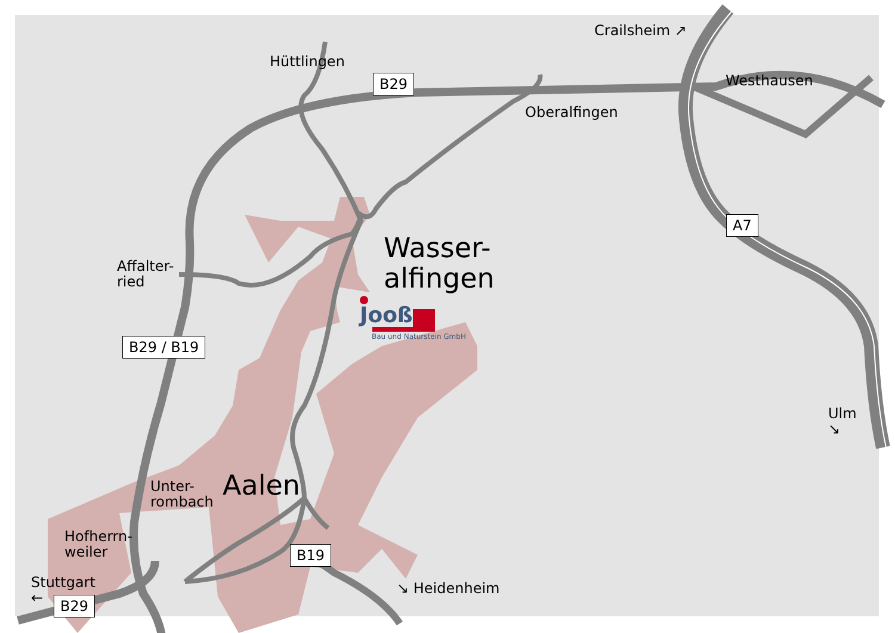Hüttlingen
B29
Crailsheim ↗
Westhausen
Oberalfingen
A7
Wasser-
alfingen
Affalter-
ried
Jooß
Bau und Naturstein GmbH
B29 / B19
Ulm
↘
Unter-
rombach
Aalen
Hofherrn-
weiler
B19
Stuttgart
←
↘ Heidenheim
B29